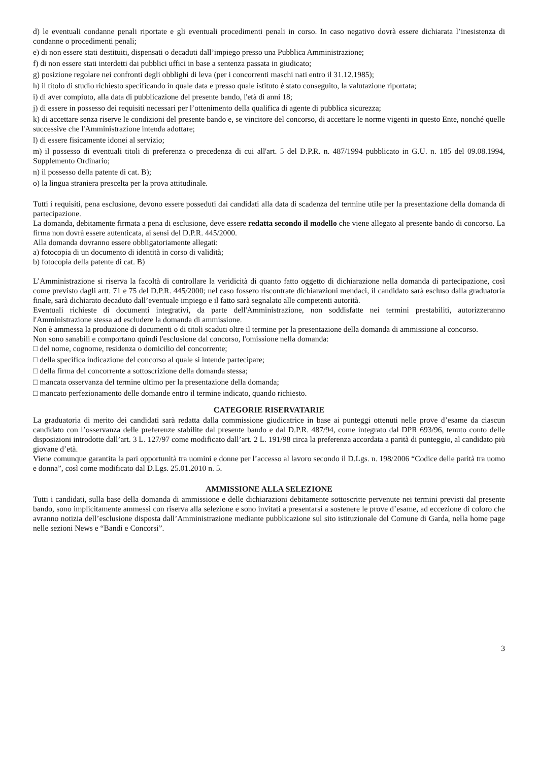d) le eventuali condanne penali riportate e gli eventuali procedimenti penali in corso. In caso negativo dovrà essere dichiarata l’inesistenza di condanne o procedimenti penali;
e) di non essere stati destituiti, dispensati o decaduti dall’impiego presso una Pubblica Amministrazione;
f) di non essere stati interdetti dai pubblici uffici in base a sentenza passata in giudicato;
g) posizione regolare nei confronti degli obblighi di leva (per i concorrenti maschi nati entro il 31.12.1985);
h) il titolo di studio richiesto specificando in quale data e presso quale istituto è stato conseguito, la valutazione riportata;
i) di aver compiuto, alla data di pubblicazione del presente bando, l'età di anni 18;
j) di essere in possesso dei requisiti necessari per l’ottenimento della qualifica di agente di pubblica sicurezza;
k) di accettare senza riserve le condizioni del presente bando e, se vincitore del concorso, di accettare le norme vigenti in questo Ente, nonché quelle successive che l'Amministrazione intenda adottare;
l) di essere fisicamente idonei al servizio;
m) il possesso di eventuali titoli di preferenza o precedenza di cui all'art. 5 del D.P.R. n. 487/1994 pubblicato in G.U. n. 185 del 09.08.1994, Supplemento Ordinario;
n) il possesso della patente di cat. B);
o) la lingua straniera prescelta per la prova attitudinale.
Tutti i requisiti, pena esclusione, devono essere posseduti dai candidati alla data di scadenza del termine utile per la presentazione della domanda di partecipazione.
La domanda, debitamente firmata a pena di esclusione, deve essere redatta secondo il modello che viene allegato al presente bando di concorso. La firma non dovrà essere autenticata, ai sensi del D.P.R. 445/2000.
Alla domanda dovranno essere obbligatoriamente allegati:
a) fotocopia di un documento di identità in corso di validità;
b) fotocopia della patente di cat. B)
L’Amministrazione si riserva la facoltà di controllare la veridicità di quanto fatto oggetto di dichiarazione nella domanda di partecipazione, così come previsto dagli artt. 71 e 75 del D.P.R. 445/2000; nel caso fossero riscontrate dichiarazioni mendaci, il candidato sarà escluso dalla graduatoria finale, sarà dichiarato decaduto dall’eventuale impiego e il fatto sarà segnalato alle competenti autorità.
Eventuali richieste di documenti integrativi, da parte dell'Amministrazione, non soddisfatte nei termini prestabiliti, autorizzeranno l'Amministrazione stessa ad escludere la domanda di ammissione.
Non è ammessa la produzione di documenti o di titoli scaduti oltre il termine per la presentazione della domanda di ammissione al concorso.
Non sono sanabili e comportano quindi l'esclusione dal concorso, l'omissione nella domanda:
□ del nome, cognome, residenza o domicilio del concorrente;
□ della specifica indicazione del concorso al quale si intende partecipare;
□ della firma del concorrente a sottoscrizione della domanda stessa;
□ mancata osservanza del termine ultimo per la presentazione della domanda;
□ mancato perfezionamento delle domande entro il termine indicato, quando richiesto.
CATEGORIE RISERVATARIE
La graduatoria di merito dei candidati sarà redatta dalla commissione giudicatrice in base ai punteggi ottenuti nelle prove d’esame da ciascun candidato con l’osservanza delle preferenze stabilite dal presente bando e dal D.P.R. 487/94, come integrato dal DPR 693/96, tenuto conto delle disposizioni introdotte dall’art. 3 L. 127/97 come modificato dall’art. 2 L. 191/98 circa la preferenza accordata a parità di punteggio, al candidato più giovane d’età.
Viene comunque garantita la pari opportunità tra uomini e donne per l’accesso al lavoro secondo il D.Lgs. n. 198/2006 “Codice delle parità tra uomo e donna”, così come modificato dal D.Lgs. 25.01.2010 n. 5.
AMMISSIONE ALLA SELEZIONE
Tutti i candidati, sulla base della domanda di ammissione e delle dichiarazioni debitamente sottoscritte pervenute nei termini previsti dal presente bando, sono implicitamente ammessi con riserva alla selezione e sono invitati a presentarsi a sostenere le prove d’esame, ad eccezione di coloro che avranno notizia dell’esclusione disposta dall’Amministrazione mediante pubblicazione sul sito istituzionale del Comune di Garda, nella home page nelle sezioni News e “Bandi e Concorsi”.
3